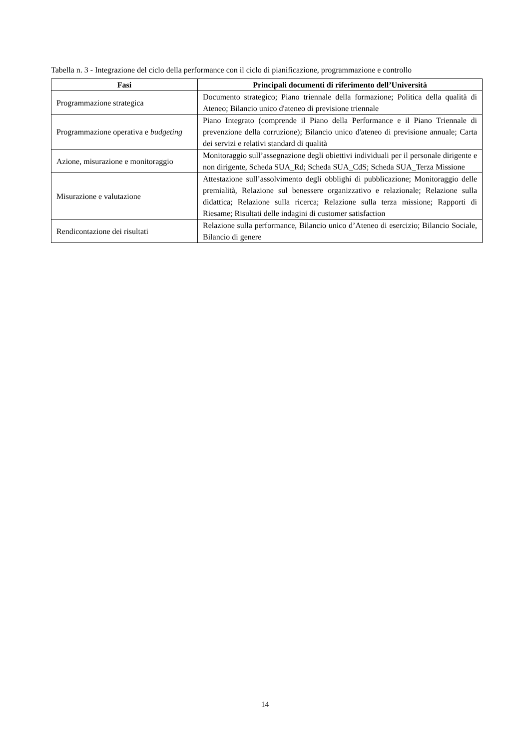Tabella n. 3 - Integrazione del ciclo della performance con il ciclo di pianificazione, programmazione e controllo
| Fasi | Principali documenti di riferimento dell’Università |
| --- | --- |
| Programmazione strategica | Documento strategico; Piano triennale della formazione; Politica della qualità di Ateneo; Bilancio unico d'ateneo di previsione triennale |
| Programmazione operativa e budgeting | Piano Integrato (comprende il Piano della Performance e il Piano Triennale di prevenzione della corruzione); Bilancio unico d'ateneo di previsione annuale; Carta dei servizi e relativi standard di qualità |
| Azione, misurazione e monitoraggio | Monitoraggio sull’assegnazione degli obiettivi individuali per il personale dirigente e non dirigente, Scheda SUA_Rd; Scheda SUA_CdS; Scheda SUA_Terza Missione |
| Misurazione e valutazione | Attestazione sull’assolvimento degli obblighi di pubblicazione; Monitoraggio delle premialità, Relazione sul benessere organizzativo e relazionale; Relazione sulla didattica; Relazione sulla ricerca; Relazione sulla terza missione; Rapporti di Riesame; Risultati delle indagini di customer satisfaction |
| Rendicontazione dei risultati | Relazione sulla performance, Bilancio unico d’Ateneo di esercizio; Bilancio Sociale, Bilancio di genere |
14